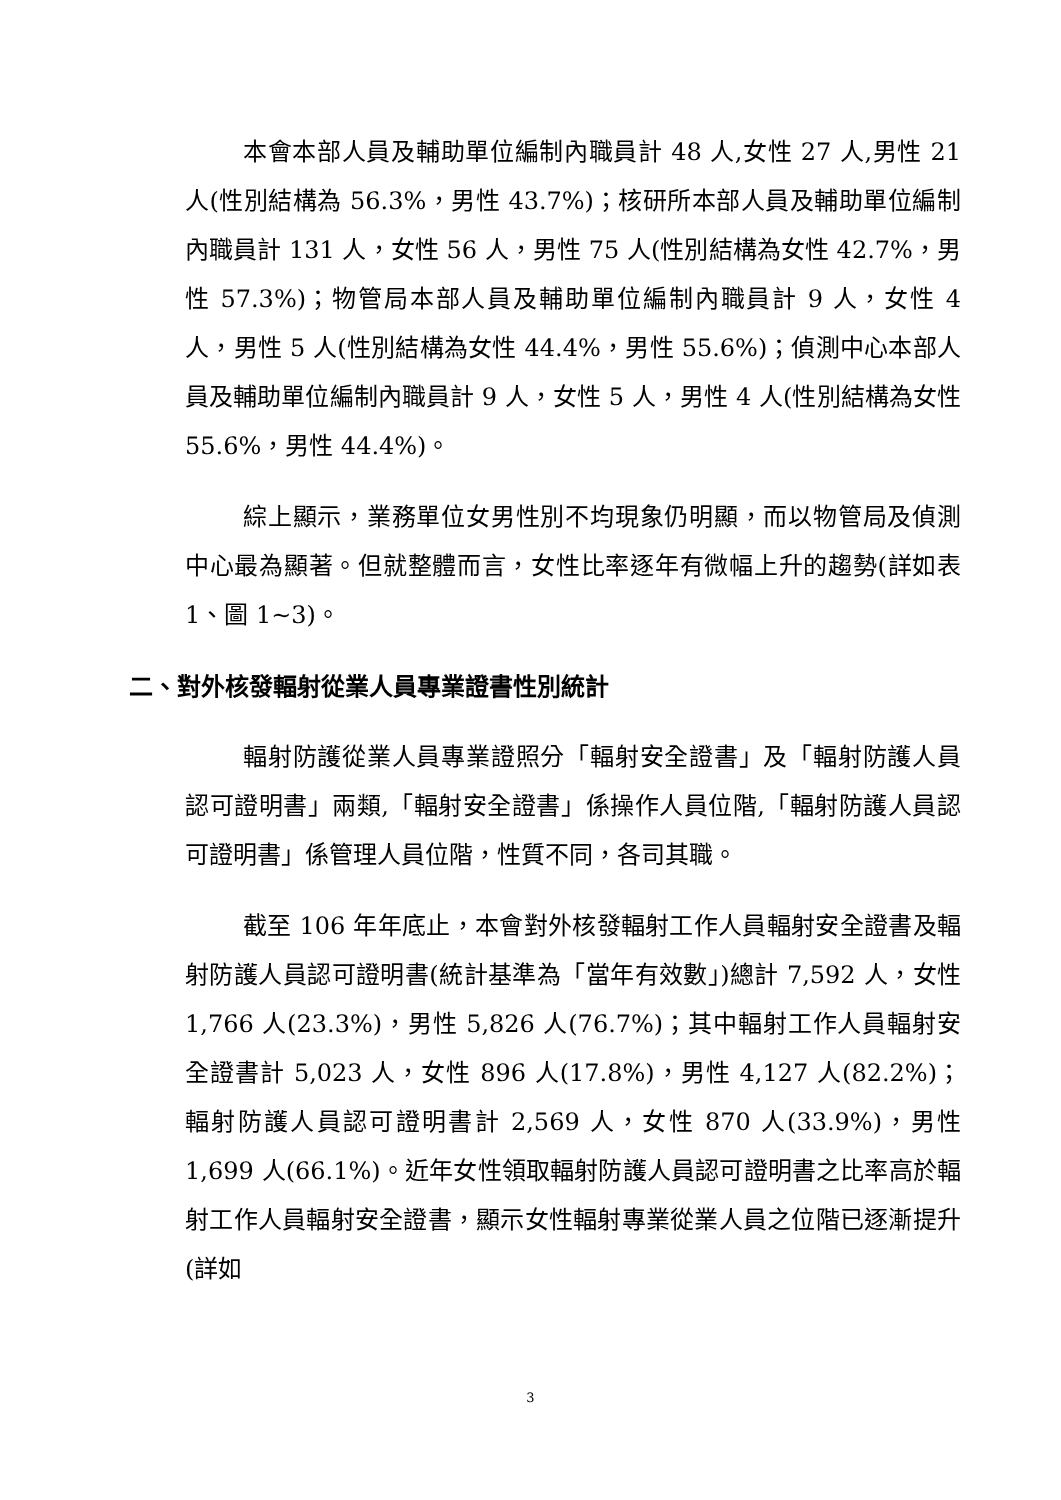本會本部人員及輔助單位編制內職員計 48 人,女性 27 人,男性 21 人(性別結構為 56.3%，男性 43.7%)；核研所本部人員及輔助單位編制內職員計 131 人，女性 56 人，男性 75 人(性別結構為女性 42.7%，男性 57.3%)；物管局本部人員及輔助單位編制內職員計 9 人，女性 4 人，男性 5 人(性別結構為女性 44.4%，男性 55.6%)；偵測中心本部人員及輔助單位編制內職員計 9 人，女性 5 人，男性 4 人(性別結構為女性 55.6%，男性 44.4%)。
綜上顯示，業務單位女男性別不均現象仍明顯，而以物管局及偵測中心最為顯著。但就整體而言，女性比率逐年有微幅上升的趨勢(詳如表 1、圖 1~3)。
二、對外核發輻射從業人員專業證書性別統計
輻射防護從業人員專業證照分「輻射安全證書」及「輻射防護人員認可證明書」兩類,「輻射安全證書」係操作人員位階,「輻射防護人員認可證明書」係管理人員位階，性質不同，各司其職。
截至 106 年年底止，本會對外核發輻射工作人員輻射安全證書及輻射防護人員認可證明書(統計基準為「當年有效數」)總計 7,592 人，女性 1,766 人(23.3%)，男性 5,826 人(76.7%)；其中輻射工作人員輻射安全證書計 5,023 人，女性 896 人(17.8%)，男性 4,127 人(82.2%)；輻射防護人員認可證明書計 2,569 人，女性 870 人(33.9%)，男性 1,699 人(66.1%)。近年女性領取輻射防護人員認可證明書之比率高於輻射工作人員輻射安全證書，顯示女性輻射專業從業人員之位階已逐漸提升(詳如
3